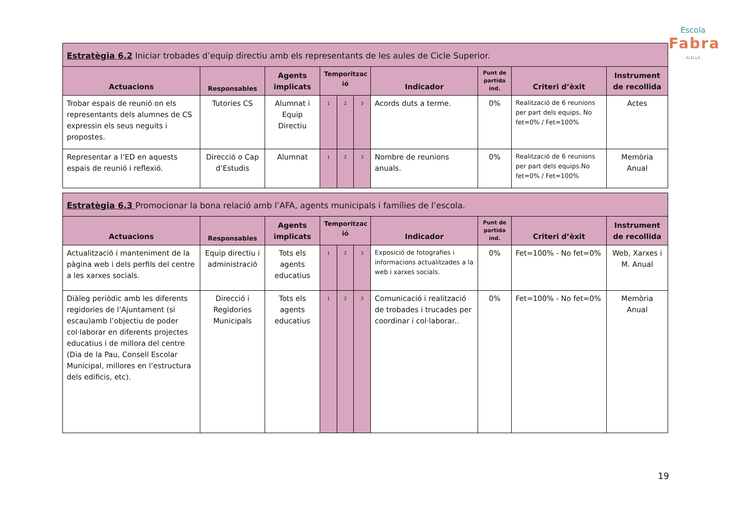Escola
Fabra
· ALELLA ·
| Estratègia 6.2 Iniciar trobades d’equip directiu amb els representants de les aules de Cicle Superior. | | | | | | | | | |
| --- | --- | --- | --- | --- | --- | --- | --- | --- | --- |
| Actuacions | Responsables | Agents implicats | Temporitzac ió | | | Indicador | Punt de partida ind. | Criteri d’èxit | Instrument de recollida |
| Trobar espais de reunió on els representants dels alumnes de CS expressin els seus neguits i propostes. | Tutories CS | Alumnat i Equip Directiu | 1 | 2 | 3 | Acords duts a terme. | 0% | Realització de 6 reunions per part dels equips. No fet=0% / Fet=100% | Actes |
| Representar a l’ED en aquests espais de reunió i reflexió. | Direcció o Cap d’Estudis | Alumnat | 1 | 2 | 3 | Nombre de reunions anuals. | 0% | Realització de 6 reunions per part dels equips.No fet=0% / Fet=100% | Memòria Anual |
| Estratègia 6.3 Promocionar la bona relació amb l’AFA, agents municipals i famílies de l’escola. | | | | | | | | | |
| --- | --- | --- | --- | --- | --- | --- | --- | --- | --- |
| Actuacions | Responsables | Agents implicats | Temporitzac ió | | | Indicador | Punt de partida ind. | Criteri d’èxit | Instrument de recollida |
| Actualització i manteniment de la pàgina web i dels perfils del centre a les xarxes socials. | Equip directiu i administració | Tots els agents educatius | 1 | 2 | 3 | Exposició de fotografies i informacions actualitzades a la web i xarxes socials. | 0% | Fet=100% - No fet=0% | Web, Xarxes i M. Anual |
| Diàleg periòdic amb les diferents regidories de l’Ajuntament (si escau)amb l’objectiu de poder col·laborar en diferents projectes educatius i de millora del centre (Dia de la Pau, Consell Escolar Municipal, millores en l’estructura dels edificis, etc). | Direcció i Regidories Municipals | Tots els agents educatius | 1 | 2 | 3 | Comunicació i realització de trobades i trucades per coordinar i col·laborar.. | 0% | Fet=100% - No fet=0% | Memòria Anual |
19